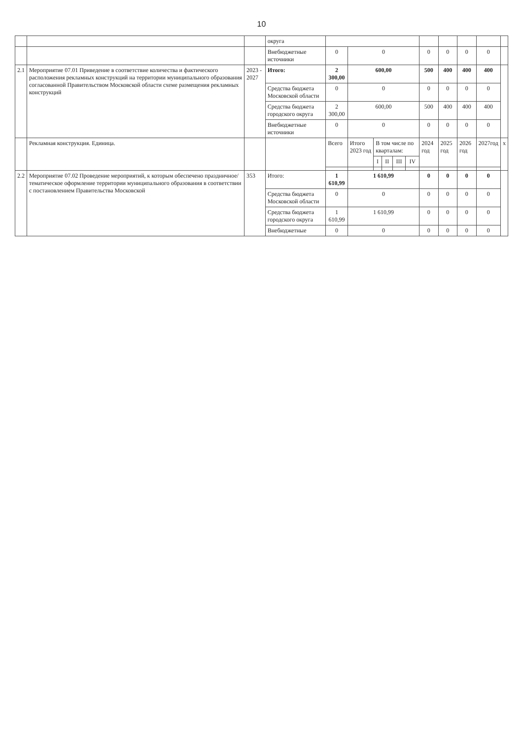10
| | | | округа | | | | | | | | | | | |
| | | | Внебюджетные источники | 0 | 0 | | | | | 0 | 0 | 0 | 0 | |
| 2.1 | Мероприятие 07.01 Приведение в соответствие количества и фактического расположения рекламных конструкций на территории муниципального образования согласованной Правительством Московской области схеме размещения рекламных конструкций | 2023 - 2027 | Итого: | 2 300,00 | 600,00 | | | | | 500 | 400 | 400 | 400 | |
| | | | Средства бюджета Московской области | 0 | 0 | | | | | 0 | 0 | 0 | 0 | |
| | | | Средства бюджета городского округа | 2 300,00 | 600,00 | | | | | 500 | 400 | 400 | 400 | |
| | | | Внебюджетные источники | 0 | 0 | | | | | 0 | 0 | 0 | 0 | |
| | Рекламная конструкция. Единица. | | | Всего | Итого 2023 год | В том числе по кварталам: | | | | 2024 год | 2025 год | 2026 год | 2027год | х |
| | | | | | | I | II | III | IV | | | | | |
| 2.2 | Мероприятие 07.02 Проведение мероприятий, к которым обеспечено праздничное/тематическое оформление территории муниципального образования в соответствии с постановлением Правительства Московской | 353 | Итого: | 1 610,99 | 1 610,99 | | | | | 0 | 0 | 0 | 0 | |
| | | | Средства бюджета Московской области | 0 | 0 | | | | | 0 | 0 | 0 | 0 | |
| | | | Средства бюджета городского округа | 1 610,99 | 1 610,99 | | | | | 0 | 0 | 0 | 0 | |
| | | | Внебюджетные | 0 | 0 | | | | | 0 | 0 | 0 | 0 | |